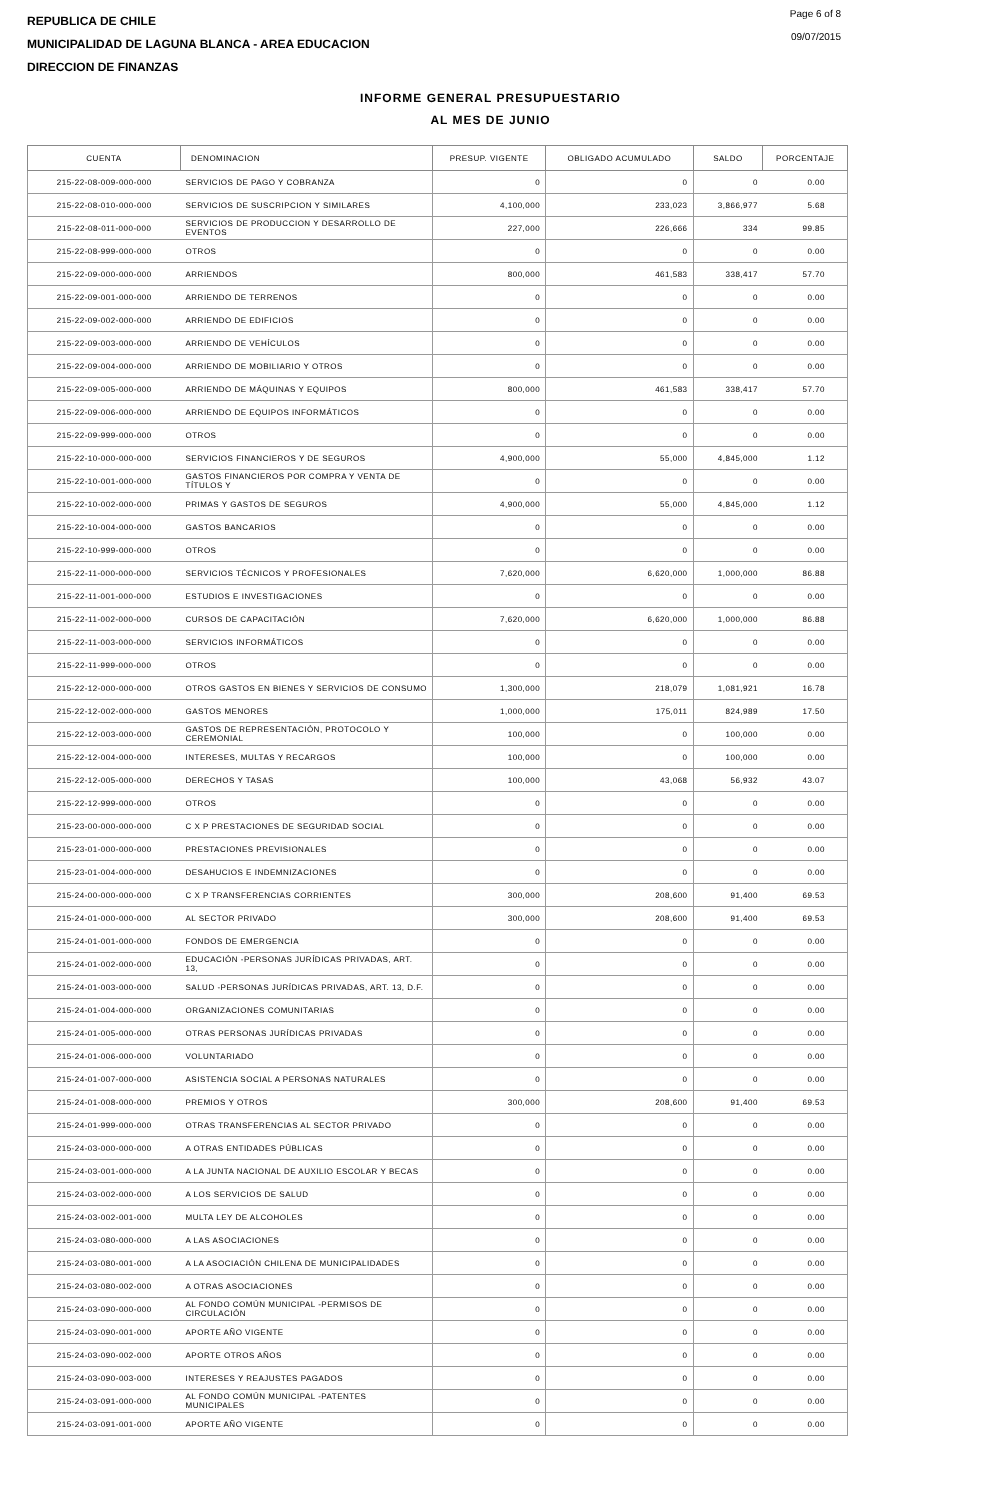REPUBLICA DE CHILE
MUNICIPALIDAD DE LAGUNA BLANCA - AREA EDUCACION
DIRECCION DE FINANZAS
Page 6 of 8
09/07/2015
INFORME GENERAL PRESUPUESTARIO
AL MES DE JUNIO
| CUENTA | DENOMINACION | PRESUP. VIGENTE | OBLIGADO ACUMULADO | SALDO | PORCENTAJE |
| --- | --- | --- | --- | --- | --- |
| 215-22-08-009-000-000 | SERVICIOS DE PAGO Y COBRANZA | 0 | 0 | 0 | 0.00 |
| 215-22-08-010-000-000 | SERVICIOS DE SUSCRIPCION Y SIMILARES | 4,100,000 | 233,023 | 3,866,977 | 5.68 |
| 215-22-08-011-000-000 | SERVICIOS DE PRODUCCION Y DESARROLLO DE EVENTOS | 227,000 | 226,666 | 334 | 99.85 |
| 215-22-08-999-000-000 | OTROS | 0 | 0 | 0 | 0.00 |
| 215-22-09-000-000-000 | ARRIENDOS | 800,000 | 461,583 | 338,417 | 57.70 |
| 215-22-09-001-000-000 | ARRIENDO DE TERRENOS | 0 | 0 | 0 | 0.00 |
| 215-22-09-002-000-000 | ARRIENDO DE EDIFICIOS | 0 | 0 | 0 | 0.00 |
| 215-22-09-003-000-000 | ARRIENDO DE VEHÍCULOS | 0 | 0 | 0 | 0.00 |
| 215-22-09-004-000-000 | ARRIENDO DE MOBILIARIO Y OTROS | 0 | 0 | 0 | 0.00 |
| 215-22-09-005-000-000 | ARRIENDO DE MÁQUINAS Y EQUIPOS | 800,000 | 461,583 | 338,417 | 57.70 |
| 215-22-09-006-000-000 | ARRIENDO DE EQUIPOS INFORMÁTICOS | 0 | 0 | 0 | 0.00 |
| 215-22-09-999-000-000 | OTROS | 0 | 0 | 0 | 0.00 |
| 215-22-10-000-000-000 | SERVICIOS FINANCIEROS Y DE SEGUROS | 4,900,000 | 55,000 | 4,845,000 | 1.12 |
| 215-22-10-001-000-000 | GASTOS FINANCIEROS POR COMPRA Y VENTA DE TÍTULOS Y | 0 | 0 | 0 | 0.00 |
| 215-22-10-002-000-000 | PRIMAS Y GASTOS DE SEGUROS | 4,900,000 | 55,000 | 4,845,000 | 1.12 |
| 215-22-10-004-000-000 | GASTOS BANCARIOS | 0 | 0 | 0 | 0.00 |
| 215-22-10-999-000-000 | OTROS | 0 | 0 | 0 | 0.00 |
| 215-22-11-000-000-000 | SERVICIOS TÉCNICOS Y PROFESIONALES | 7,620,000 | 6,620,000 | 1,000,000 | 86.88 |
| 215-22-11-001-000-000 | ESTUDIOS E INVESTIGACIONES | 0 | 0 | 0 | 0.00 |
| 215-22-11-002-000-000 | CURSOS DE CAPACITACIÓN | 7,620,000 | 6,620,000 | 1,000,000 | 86.88 |
| 215-22-11-003-000-000 | SERVICIOS INFORMÁTICOS | 0 | 0 | 0 | 0.00 |
| 215-22-11-999-000-000 | OTROS | 0 | 0 | 0 | 0.00 |
| 215-22-12-000-000-000 | OTROS GASTOS EN BIENES Y SERVICIOS DE CONSUMO | 1,300,000 | 218,079 | 1,081,921 | 16.78 |
| 215-22-12-002-000-000 | GASTOS MENORES | 1,000,000 | 175,011 | 824,989 | 17.50 |
| 215-22-12-003-000-000 | GASTOS DE REPRESENTACIÓN, PROTOCOLO Y CEREMONIAL | 100,000 | 0 | 100,000 | 0.00 |
| 215-22-12-004-000-000 | INTERESES, MULTAS Y RECARGOS | 100,000 | 0 | 100,000 | 0.00 |
| 215-22-12-005-000-000 | DERECHOS Y TASAS | 100,000 | 43,068 | 56,932 | 43.07 |
| 215-22-12-999-000-000 | OTROS | 0 | 0 | 0 | 0.00 |
| 215-23-00-000-000-000 | C X P PRESTACIONES DE SEGURIDAD SOCIAL | 0 | 0 | 0 | 0.00 |
| 215-23-01-000-000-000 | PRESTACIONES PREVISIONALES | 0 | 0 | 0 | 0.00 |
| 215-23-01-004-000-000 | DESAHUCIOS E INDEMNIZACIONES | 0 | 0 | 0 | 0.00 |
| 215-24-00-000-000-000 | C X P TRANSFERENCIAS CORRIENTES | 300,000 | 208,600 | 91,400 | 69.53 |
| 215-24-01-000-000-000 | AL SECTOR PRIVADO | 300,000 | 208,600 | 91,400 | 69.53 |
| 215-24-01-001-000-000 | FONDOS DE EMERGENCIA | 0 | 0 | 0 | 0.00 |
| 215-24-01-002-000-000 | EDUCACIÓN -PERSONAS JURÍDICAS PRIVADAS, ART. 13, | 0 | 0 | 0 | 0.00 |
| 215-24-01-003-000-000 | SALUD -PERSONAS JURÍDICAS PRIVADAS, ART. 13, D.F. | 0 | 0 | 0 | 0.00 |
| 215-24-01-004-000-000 | ORGANIZACIONES COMUNITARIAS | 0 | 0 | 0 | 0.00 |
| 215-24-01-005-000-000 | OTRAS PERSONAS JURÍDICAS PRIVADAS | 0 | 0 | 0 | 0.00 |
| 215-24-01-006-000-000 | VOLUNTARIADO | 0 | 0 | 0 | 0.00 |
| 215-24-01-007-000-000 | ASISTENCIA SOCIAL A PERSONAS NATURALES | 0 | 0 | 0 | 0.00 |
| 215-24-01-008-000-000 | PREMIOS Y OTROS | 300,000 | 208,600 | 91,400 | 69.53 |
| 215-24-01-999-000-000 | OTRAS TRANSFERENCIAS AL SECTOR PRIVADO | 0 | 0 | 0 | 0.00 |
| 215-24-03-000-000-000 | A OTRAS ENTIDADES PÚBLICAS | 0 | 0 | 0 | 0.00 |
| 215-24-03-001-000-000 | A LA JUNTA NACIONAL DE AUXILIO ESCOLAR Y BECAS | 0 | 0 | 0 | 0.00 |
| 215-24-03-002-000-000 | A LOS SERVICIOS DE SALUD | 0 | 0 | 0 | 0.00 |
| 215-24-03-002-001-000 | MULTA LEY DE ALCOHOLES | 0 | 0 | 0 | 0.00 |
| 215-24-03-080-000-000 | A LAS ASOCIACIONES | 0 | 0 | 0 | 0.00 |
| 215-24-03-080-001-000 | A LA ASOCIACIÓN CHILENA DE MUNICIPALIDADES | 0 | 0 | 0 | 0.00 |
| 215-24-03-080-002-000 | A OTRAS ASOCIACIONES | 0 | 0 | 0 | 0.00 |
| 215-24-03-090-000-000 | AL FONDO COMÚN MUNICIPAL -PERMISOS DE CIRCULACIÓN | 0 | 0 | 0 | 0.00 |
| 215-24-03-090-001-000 | APORTE AÑO VIGENTE | 0 | 0 | 0 | 0.00 |
| 215-24-03-090-002-000 | APORTE OTROS AÑOS | 0 | 0 | 0 | 0.00 |
| 215-24-03-090-003-000 | INTERESES Y REAJUSTES PAGADOS | 0 | 0 | 0 | 0.00 |
| 215-24-03-091-000-000 | AL FONDO COMÚN MUNICIPAL -PATENTES MUNICIPALES | 0 | 0 | 0 | 0.00 |
| 215-24-03-091-001-000 | APORTE AÑO VIGENTE | 0 | 0 | 0 | 0.00 |